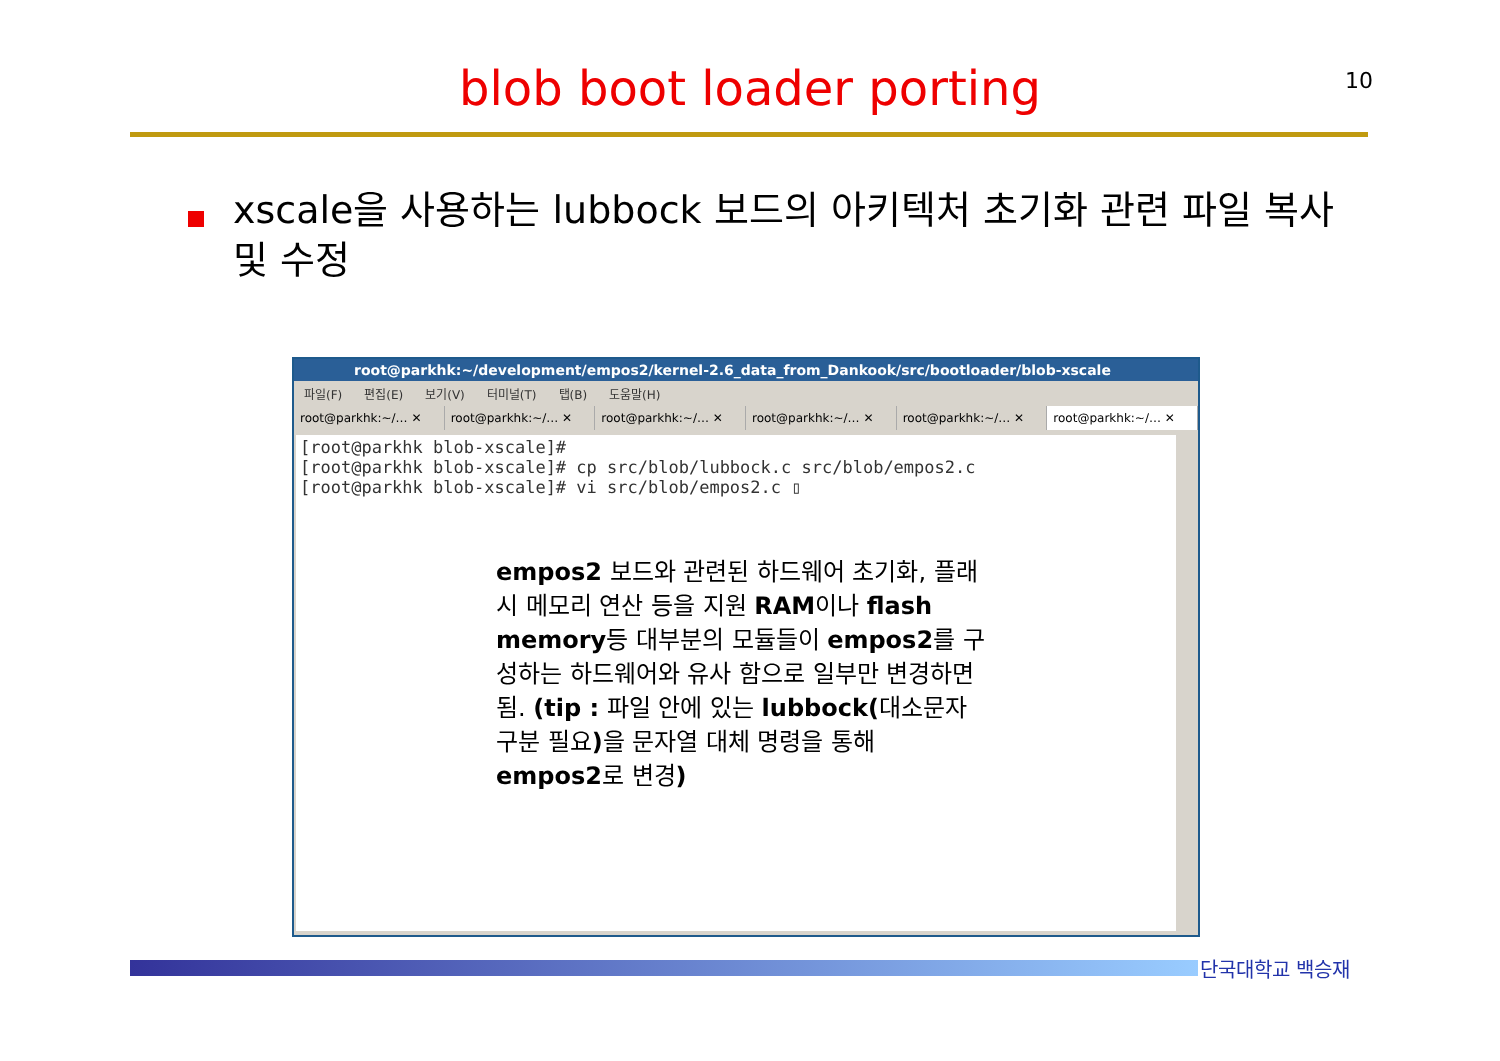blob boot loader porting 10
xscale을 사용하는 lubbock 보드의 아키텍처 초기화 관련 파일 복사 및 수정
root@parkhk:~/development/empos2/kernel-2.6_data_from_Dankook/src/bootloader/blob-xscale
파일(F) 편집(E) 보기(V) 터미널(T) 탭(B) 도움말(H)
root@parkhk:~/… ✕ root@parkhk:~/… ✕ root@parkhk:~/… ✕ root@parkhk:~/… ✕ root@parkhk:~/… ✕ root@parkhk:~/… ✕
[root@parkhk blob-xscale]#
[root@parkhk blob-xscale]# cp src/blob/lubbock.c src/blob/empos2.c
[root@parkhk blob-xscale]# vi src/blob/empos2.c ▯
empos2 보드와 관련된 하드웨어 초기화, 플래시 메모리 연산 등을 지원 RAM이나 flash memory등 대부분의 모듈들이 empos2를 구성하는 하드웨어와 유사 함으로 일부만 변경하면 됨. (tip : 파일 안에 있는 lubbock(대소문자 구분 필요) 을 문자열 대체 명령을 통해 empos2로 변경)
단국대학교 백승재